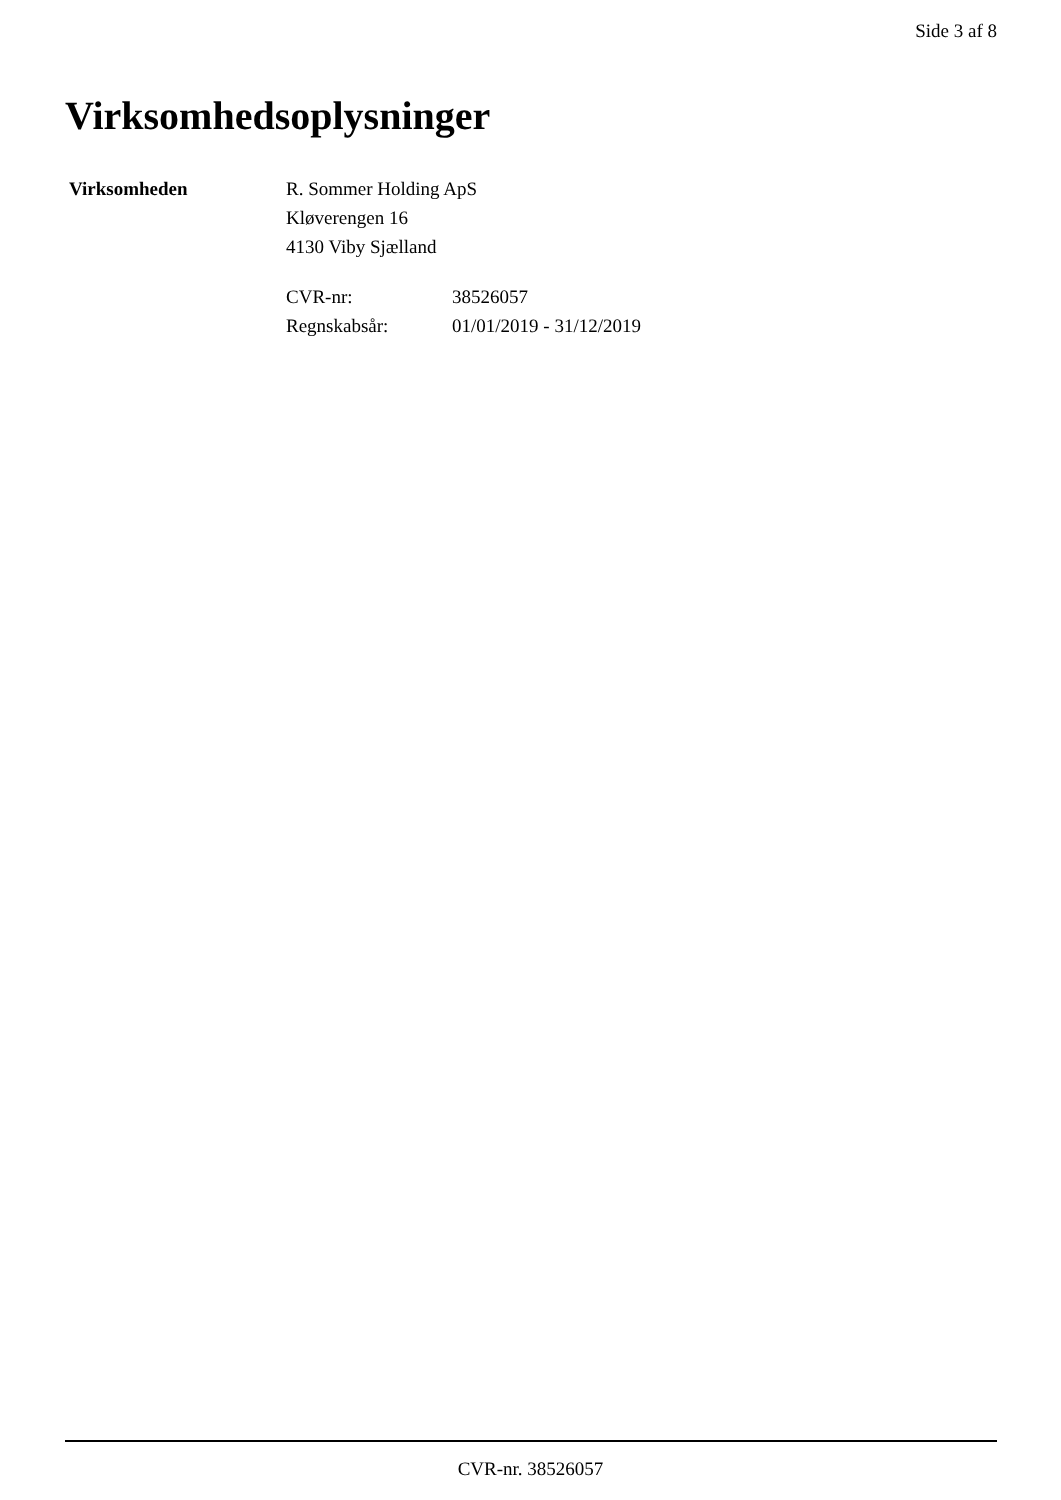Side 3 af 8
Virksomhedsoplysninger
| Virksomheden | R. Sommer Holding ApS Kløverengen 16 4130 Viby Sjælland / CVR-nr: / 38526057 / / Regnskabsår: / 01/01/2019 - 31/12/2019 / |
CVR-nr. 38526057